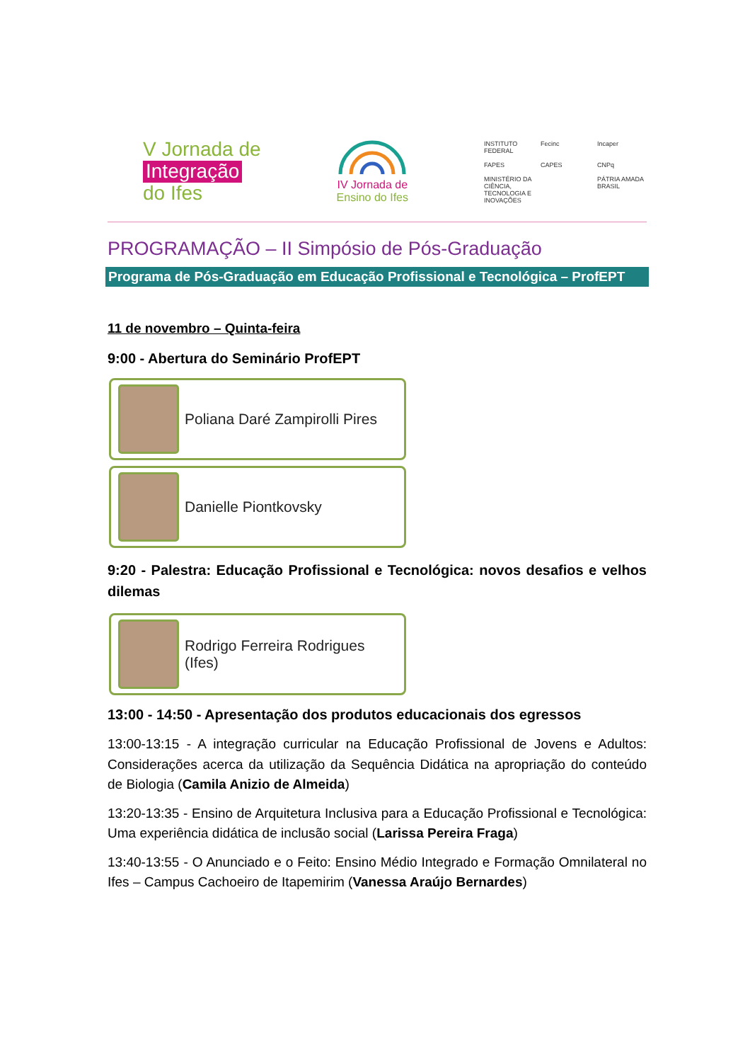V Jornada de
Integração
do Ifes
IV Jornada de
Ensino do Ifes
INSTITUTO FEDERAL Fecinc Incaper FAPES CAPES CNPq MINISTÉRIO DA CIÊNCIA, TECNOLOGIA E INOVAÇÕES PÁTRIA AMADA BRASIL
PROGRAMAÇÃO – II Simpósio de Pós-Graduação
Programa de Pós-Graduação em Educação Profissional e Tecnológica – ProfEPT
11 de novembro – Quinta-feira
9:00 - Abertura do Seminário ProfEPT
Poliana Daré Zampirolli Pires
Danielle Piontkovsky
9:20 - Palestra: Educação Profissional e Tecnológica: novos desafios e velhos dilemas
Rodrigo Ferreira Rodrigues
(Ifes)
13:00 - 14:50 - Apresentação dos produtos educacionais dos egressos
13:00-13:15 - A integração curricular na Educação Profissional de Jovens e Adultos: Considerações acerca da utilização da Sequência Didática na apropriação do conteúdo de Biologia (Camila Anizio de Almeida)
13:20-13:35 - Ensino de Arquitetura Inclusiva para a Educação Profissional e Tecnológica: Uma experiência didática de inclusão social (Larissa Pereira Fraga)
13:40-13:55 - O Anunciado e o Feito: Ensino Médio Integrado e Formação Omnilateral no Ifes – Campus Cachoeiro de Itapemirim (Vanessa Araújo Bernardes)